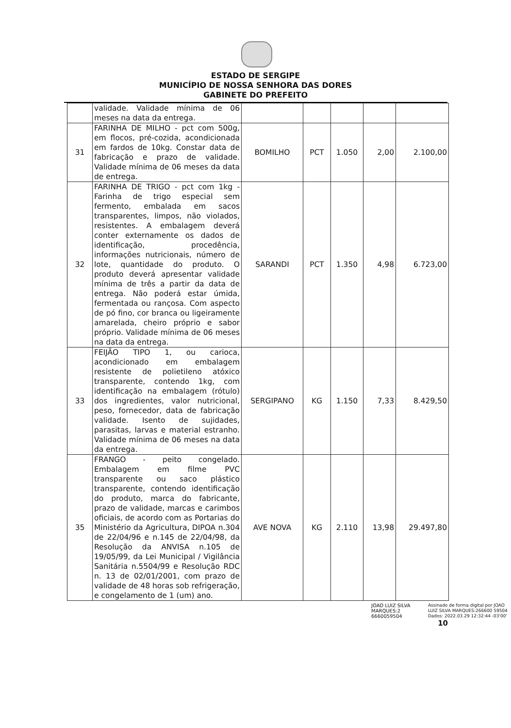ESTADO DE SERGIPE
MUNICÍPIO DE NOSSA SENHORA DAS DORES
GABINETE DO PREFEITO
| | validade. Validade mínima de 06 meses na data da entrega. | | | | | |
| 31 | FARINHA DE MILHO - pct com 500g, em flocos, pré-cozida, acondicionada em fardos de 10kg. Constar data de fabricação e prazo de validade. Validade mínima de 06 meses da data de entrega. | BOMILHO | PCT | 1.050 | 2,00 | 2.100,00 |
| 32 | FARINHA DE TRIGO - pct com 1kg - Farinha de trigo especial sem fermento, embalada em sacos transparentes, limpos, não violados, resistentes. A embalagem deverá conter externamente os dados de identificação, procedência, informações nutricionais, número de lote, quantidade do produto. O produto deverá apresentar validade mínima de três a partir da data de entrega. Não poderá estar úmida, fermentada ou rançosa. Com aspecto de pó fino, cor branca ou ligeiramente amarelada, cheiro próprio e sabor próprio. Validade mínima de 06 meses na data da entrega. | SARANDI | PCT | 1.350 | 4,98 | 6.723,00 |
| 33 | FEIJÃO TIPO 1, ou carioca, acondicionado em embalagem resistente de polietileno atóxico transparente, contendo 1kg, com identificação na embalagem (rótulo) dos ingredientes, valor nutricional, peso, fornecedor, data de fabricação validade. Isento de sujidades, parasitas, larvas e material estranho. Validade mínima de 06 meses na data da entrega. | SERGIPANO | KG | 1.150 | 7,33 | 8.429,50 |
| 35 | FRANGO - peito congelado. Embalagem em filme PVC transparente ou saco plástico transparente, contendo identificação do produto, marca do fabricante, prazo de validade, marcas e carimbos oficiais, de acordo com as Portarias do Ministério da Agricultura, DIPOA n.304 de 22/04/96 e n.145 de 22/04/98, da Resolução da ANVISA n.105 de 19/05/99, da Lei Municipal / Vigilância Sanitária n.5504/99 e Resolução RDC n. 13 de 02/01/2001, com prazo de validade de 48 horas sob refrigeração, e congelamento de 1 (um) ano. | AVE NOVA | KG | 2.110 | 13,98 | 29.497,80 |
JOAO LUIZ SILVA MARQUES:2 6660059504
Assinado de forma digital por JOAO LUIZ SILVA MARQUES:266600 59504
Dados: 2022.03.29 12:32:44 -03'00'
10